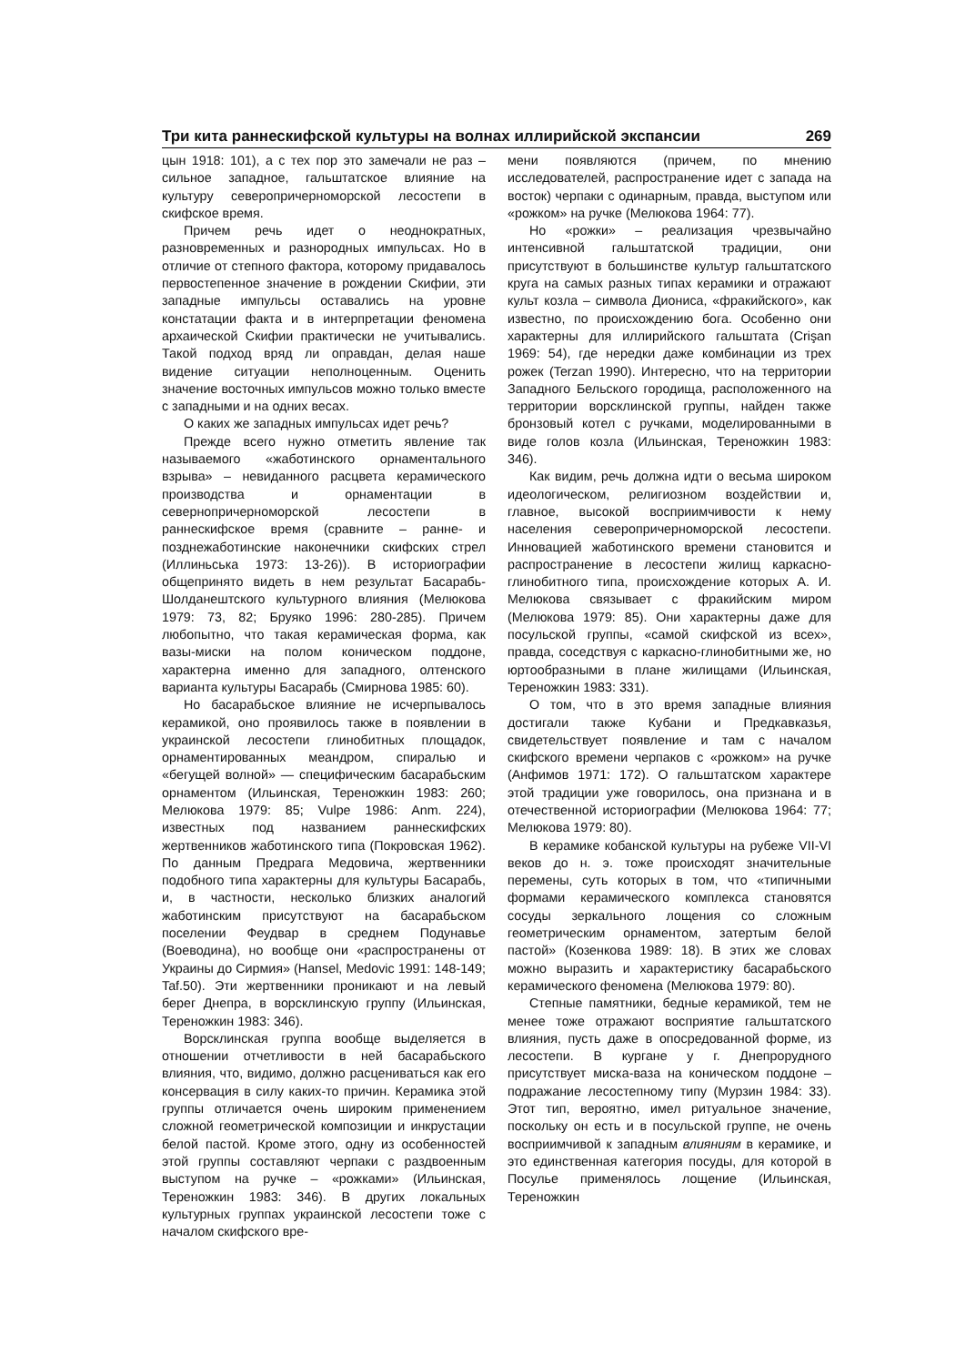Три кита раннескифской культуры на волнах иллирийской экспансии 269
цын 1918: 101), а с тех пор это замечали не раз – сильное западное, гальштатское влияние на культуру северопричерноморской лесостепи в скифское время.
Причем речь идет о неоднократных, разновременных и разнородных импульсах. Но в отличие от степного фактора, которому придавалось первостепенное значение в рождении Скифии, эти западные импульсы оставались на уровне констатации факта и в интерпретации феномена архаической Скифии практически не учитывались. Такой подход вряд ли оправдан, делая наше видение ситуации неполноценным. Оценить значение восточных импульсов можно только вместе с западными и на одних весах.
О каких же западных импульсах идет речь?
Прежде всего нужно отметить явление так называемого «жаботинского орнаментального взрыва» – невиданного расцвета керамического производства и орнаментации в севернопричерноморской лесостепи в раннескифское время (сравните – ранне- и позднежаботинские наконечники скифских стрел (Иллиньська 1973: 13-26)). В историографии общепринято видеть в нем результат Басарабь-Шолданештского культурного влияния (Мелюкова 1979: 73, 82; Бруяко 1996: 280-285). Причем любопытно, что такая керамическая форма, как вазы-миски на полом коническом поддоне, характерна именно для западного, олтенского варианта культуры Басарабь (Смирнова 1985: 60).
Но басарабьское влияние не исчерпывалось керамикой, оно проявилось также в появлении в украинской лесостепи глинобитных площадок, орнаментированных меандром, спиралью и «бегущей волной» — специфическим басарабьским орнаментом (Ильинская, Тереножкин 1983: 260; Мелюкова 1979: 85; Vulpe 1986: Anm. 224), известных под названием раннескифских жертвенников жаботинского типа (Покровская 1962). По данным Предрага Медовича, жертвенники подобного типа характерны для культуры Басарабь, и, в частности, несколько близких аналогий жаботинским присутствуют на басарабьском поселении Феудвар в среднем Подунавье (Воеводина), но вообще они «распространены от Украины до Сирмия» (Hansel, Medovic 1991: 148-149; Taf.50). Эти жертвенники проникают и на левый берег Днепра, в ворсклинскую группу (Ильинская, Тереножкин 1983: 346).
Ворсклинская группа вообще выделяется в отношении отчетливости в ней басарабьского влияния, что, видимо, должно расцениваться как его консервация в силу каких-то причин. Керамика этой группы отличается очень широким применением сложной геометрической композиции и инкрустации белой пастой. Кроме этого, одну из особенностей этой группы составляют черпаки с раздвоенным выступом на ручке – «рожками» (Ильинская, Тереножкин 1983: 346). В других локальных культурных группах украинской лесостепи тоже с началом скифского вре-
мени появляются (причем, по мнению исследователей, распространение идет с запада на восток) черпаки с одинарным, правда, выступом или «рожком» на ручке (Мелюкова 1964: 77).
Но «рожки» – реализация чрезвычайно интенсивной гальштатской традиции, они присутствуют в большинстве культур гальштатского круга на самых разных типах керамики и отражают культ козла – символа Диониса, «фракийского», как известно, по происхождению бога. Особенно они характерны для иллирийского гальштата (Crişan 1969: 54), где нередки даже комбинации из трех рожек (Terzan 1990). Интересно, что на территории Западного Бельского городища, расположенного на территории ворсклинской группы, найден также бронзовый котел с ручками, моделированными в виде голов козла (Ильинская, Тереножкин 1983: 346).
Как видим, речь должна идти о весьма широком идеологическом, религиозном воздействии и, главное, высокой восприимчивости к нему населения северопричерноморской лесостепи. Инновацией жаботинского времени становится и распространение в лесостепи жилищ каркасно-глинобитного типа, происхождение которых А. И. Мелюкова связывает с фракийским миром (Мелюкова 1979: 85). Они характерны даже для посульской группы, «самой скифской из всех», правда, соседствуя с каркасно-глинобитными же, но юртообразными в плане жилищами (Ильинская, Тереножкин 1983: 331).
О том, что в это время западные влияния достигали также Кубани и Предкавказья, свидетельствует появление и там с началом скифского времени черпаков с «рожком» на ручке (Анфимов 1971: 172). О гальштатском характере этой традиции уже говорилось, она признана и в отечественной историографии (Мелюкова 1964: 77; Мелюкова 1979: 80).
В керамике кобанской культуры на рубеже VII-VI веков до н. э. тоже происходят значительные перемены, суть которых в том, что «типичными формами керамического комплекса становятся сосуды зеркального лощения со сложным геометрическим орнаментом, затертым белой пастой» (Козенкова 1989: 18). В этих же словах можно выразить и характеристику басарабьского керамического феномена (Мелюкова 1979: 80).
Степные памятники, бедные керамикой, тем не менее тоже отражают восприятие гальштатского влияния, пусть даже в опосредованной форме, из лесостепи. В кургане у г. Днепрорудного присутствует миска-ваза на коническом поддоне – подражание лесостепному типу (Мурзин 1984: 33). Этот тип, вероятно, имел ритуальное значение, поскольку он есть и в посульской группе, не очень восприимчивой к западным влияниям в керамике, и это единственная категория посуды, для которой в Посулье применялось лощение (Ильинская, Тереножкин